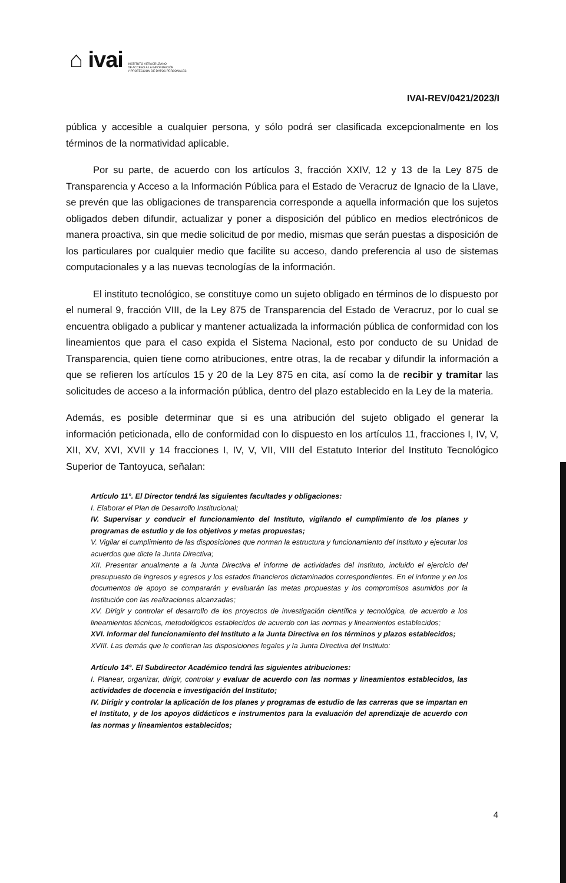⌂ ivai
INSTITUTO VERACRUZANO
DE ACCESO A LA INFORMACIÓN
Y PROTECCIÓN DE DATOS PERSONALES
IVAI-REV/0421/2023/I
pública y accesible a cualquier persona, y sólo podrá ser clasificada excepcionalmente en los términos de la normatividad aplicable.
Por su parte, de acuerdo con los artículos 3, fracción XXIV, 12 y 13 de la Ley 875 de Transparencia y Acceso a la Información Pública para el Estado de Veracruz de Ignacio de la Llave, se prevén que las obligaciones de transparencia corresponde a aquella información que los sujetos obligados deben difundir, actualizar y poner a disposición del público en medios electrónicos de manera proactiva, sin que medie solicitud de por medio, mismas que serán puestas a disposición de los particulares por cualquier medio que facilite su acceso, dando preferencia al uso de sistemas computacionales y a las nuevas tecnologías de la información.
El instituto tecnológico, se constituye como un sujeto obligado en términos de lo dispuesto por el numeral 9, fracción VIII, de la Ley 875 de Transparencia del Estado de Veracruz, por lo cual se encuentra obligado a publicar y mantener actualizada la información pública de conformidad con los lineamientos que para el caso expida el Sistema Nacional, esto por conducto de su Unidad de Transparencia, quien tiene como atribuciones, entre otras, la de recabar y difundir la información a que se refieren los artículos 15 y 20 de la Ley 875 en cita, así como la de recibir y tramitar las solicitudes de acceso a la información pública, dentro del plazo establecido en la Ley de la materia.
Además, es posible determinar que si es una atribución del sujeto obligado el generar la información peticionada, ello de conformidad con lo dispuesto en los artículos 11, fracciones I, IV, V, XII, XV, XVI, XVII y 14 fracciones I, IV, V, VII, VIII del Estatuto Interior del Instituto Tecnológico Superior de Tantoyuca, señalan:
Artículo 11°. El Director tendrá las siguientes facultades y obligaciones:
I. Elaborar el Plan de Desarrollo Institucional;
IV. Supervisar y conducir el funcionamiento del Instituto, vigilando el cumplimiento de los planes y programas de estudio y de los objetivos y metas propuestas;
V. Vigilar el cumplimiento de las disposiciones que norman la estructura y funcionamiento del Instituto y ejecutar los acuerdos que dicte la Junta Directiva;
XII. Presentar anualmente a la Junta Directiva el informe de actividades del Instituto, incluido el ejercicio del presupuesto de ingresos y egresos y los estados financieros dictaminados correspondientes. En el informe y en los documentos de apoyo se compararán y evaluarán las metas propuestas y los compromisos asumidos por la Institución con las realizaciones alcanzadas;
XV. Dirigir y controlar el desarrollo de los proyectos de investigación científica y tecnológica, de acuerdo a los lineamientos técnicos, metodológicos establecidos de acuerdo con las normas y lineamientos establecidos;
XVI. Informar del funcionamiento del Instituto a la Junta Directiva en los términos y plazos establecidos;
XVIII. Las demás que le confieran las disposiciones legales y la Junta Directiva del Instituto:
Artículo 14°. El Subdirector Académico tendrá las siguientes atribuciones:
I. Planear, organizar, dirigir, controlar y evaluar de acuerdo con las normas y lineamientos establecidos, las actividades de docencia e investigación del Instituto;
IV. Dirigir y controlar la aplicación de los planes y programas de estudio de las carreras que se impartan en el Instituto, y de los apoyos didácticos e instrumentos para la evaluación del aprendizaje de acuerdo con las normas y lineamientos establecidos;
4